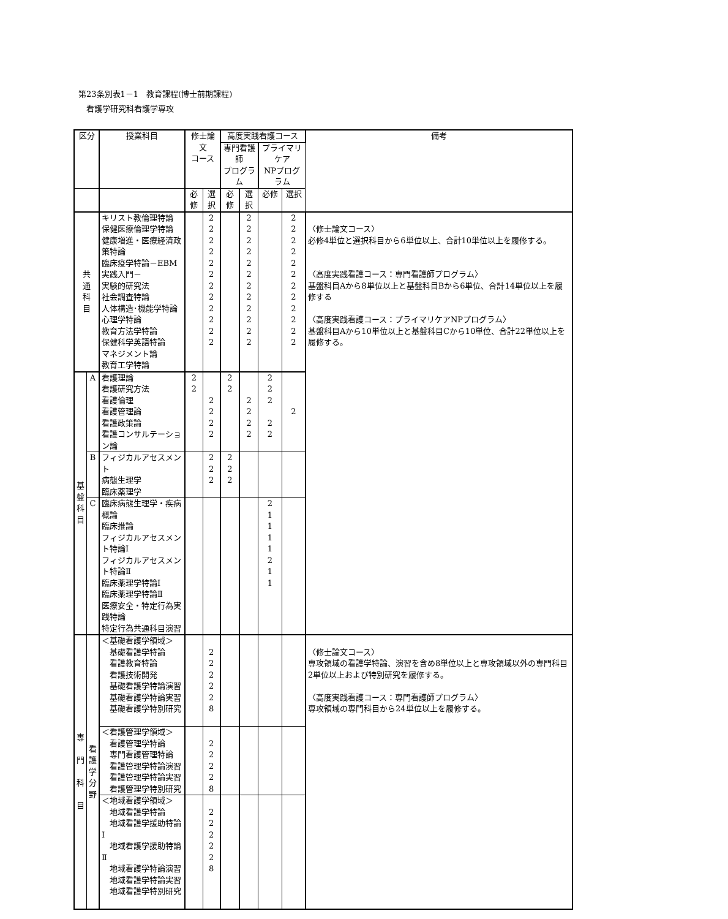第23条別表1－1　教育課程(博士前期課程)
　看護学研究科看護学専攻
| 区分 | | 授業科目 | 修士論文 コース | | 高度実践看護コース | | | | 備考 |
| --- | --- | --- | --- | --- | --- | --- | --- | --- | --- |
| | | | | | 専門看護師 プログラム | | プライマリケア NPプログラム | | |
| | | | 必修 | 選択 | 必修 | 選択 | 必修 | 選択 | |
| 共 通 科 目 | | キリスト教倫理特論 保健医療倫理学特論 健康増進・医療経済政策特論 臨床疫学特論－EBM実践入門－ 実験的研究法 社会調査特論 人体構造･機能学特論 心理学特論 教育方法学特論 保健科学英語特論 マネジメント論 教育工学特論 | | 2 2 2 2 2 2 2 2 2 2 2 2 | | 2 2 2 2 2 2 2 2 2 2 2 2 | | 2 2 2 2 2 2 2 2 2 2 2 2 | 〈修士論文コース〉 必修4単位と選択科目から6単位以上、合計10単位以上を履修する。 〈高度実践看護コース：専門看護師プログラム〉 基盤科目Aから8単位以上と基盤科目Bから6単位、合計14単位以上を履修する 〈高度実践看護コース：プライマリケアNPプログラム〉 基盤科目Aから10単位以上と基盤科目Cから10単位、合計22単位以上を履修する。 |
| 基 盤 科 目 | A | 看護理論 看護研究方法 看護倫理 看護管理論 看護政策論 看護コンサルテーション論 | 2 2 | 2 2 2 2 | 2 2 | 2 2 2 2 | 2 2 2 2 2 | 2 | |
| | B | フィジカルアセスメント 病態生理学 臨床薬理学 | | 2 2 2 | 2 2 2 | | | | |
| | C | 臨床病態生理学・疾病概論 臨床推論 フィジカルアセスメント特論Ⅰ フィジカルアセスメント特論Ⅱ 臨床薬理学特論Ⅰ 臨床薬理学特論Ⅱ 医療安全・特定行為実践特論 特定行為共通科目演習 | | | | | 2 1 1 1 1 2 1 1 | | |
| 専 門 科 目 | 看 護 学 分 野 | ＜基礎看護学領域＞ 基礎看護学特論 看護教育特論 看護技術開発 基礎看護学特論演習 基礎看護学特論実習 基礎看護学特別研究 | | 2 2 2 2 2 8 | | | | | 〈修士論文コース〉 専攻領域の看護学特論、演習を含め8単位以上と専攻領域以外の専門科目2単位以上および特別研究を履修する。 〈高度実践看護コース：専門看護師プログラム〉 専攻領域の専門科目から24単位以上を履修する。 |
| | | ＜看護管理学領域＞ 看護管理学特論 専門看護管理特論 看護管理学特論演習 看護管理学特論実習 看護管理学特別研究 | | 2 2 2 2 8 | | | | | |
| | | ＜地域看護学領域＞ 地域看護学特論 地域看護学援助特論Ⅰ 地域看護学援助特論Ⅱ 地域看護学特論演習 地域看護学特論実習 地域看護学特別研究 | | 2 2 2 2 2 8 | | | | | |